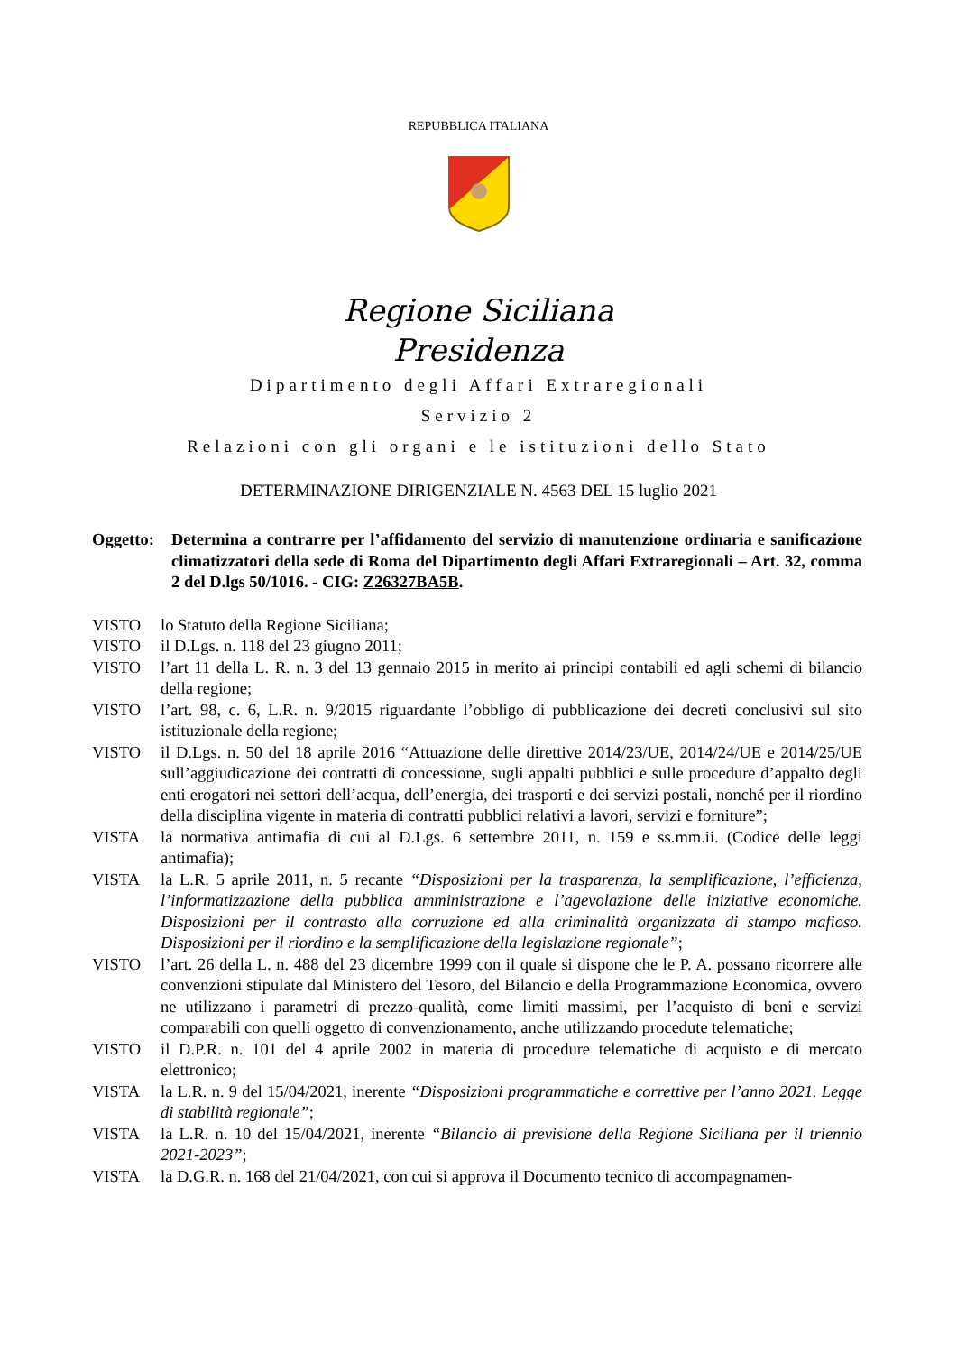REPUBBLICA ITALIANA
Regione Siciliana
Presidenza
Dipartimento degli Affari Extraregionali
Servizio 2
Relazioni con gli organi e le istituzioni dello Stato
DETERMINAZIONE DIRIGENZIALE N. 4563 DEL 15 luglio 2021
Oggetto:
Determina a contrarre per l’affidamento del servizio di manutenzione ordinaria e sanificazione climatizzatori della sede di Roma del Dipartimento degli Affari Extraregionali – Art. 32, comma 2 del D.lgs 50/1016. - CIG: Z26327BA5B.
VISTO lo Statuto della Regione Siciliana;
VISTO il D.Lgs. n. 118 del 23 giugno 2011;
VISTO l’art 11 della L. R. n. 3 del 13 gennaio 2015 in merito ai principi contabili ed agli schemi di bilancio della regione;
VISTO l’art. 98, c. 6, L.R. n. 9/2015 riguardante l’obbligo di pubblicazione dei decreti conclusivi sul sito istituzionale della regione;
VISTO il D.Lgs. n. 50 del 18 aprile 2016 “Attuazione delle direttive 2014/23/UE, 2014/24/UE e 2014/25/UE sull’aggiudicazione dei contratti di concessione, sugli appalti pubblici e sulle procedure d’appalto degli enti erogatori nei settori dell’acqua, dell’energia, dei trasporti e dei servizi postali, nonché per il riordino della disciplina vigente in materia di contratti pubblici relativi a lavori, servizi e forniture”;
VISTA la normativa antimafia di cui al D.Lgs. 6 settembre 2011, n. 159 e ss.mm.ii. (Codice delle leggi antimafia);
VISTA la L.R. 5 aprile 2011, n. 5 recante “Disposizioni per la trasparenza, la semplificazione, l’efficienza, l’informatizzazione della pubblica amministrazione e l’agevolazione delle iniziative economiche. Disposizioni per il contrasto alla corruzione ed alla criminalità organizzata di stampo mafioso. Disposizioni per il riordino e la semplificazione della legislazione regionale”;
VISTO l’art. 26 della L. n. 488 del 23 dicembre 1999 con il quale si dispone che le P. A. possano ricorrere alle convenzioni stipulate dal Ministero del Tesoro, del Bilancio e della Programmazione Economica, ovvero ne utilizzano i parametri di prezzo-qualità, come limiti massimi, per l’acquisto di beni e servizi comparabili con quelli oggetto di convenzionamento, anche utilizzando procedute telematiche;
VISTO il D.P.R. n. 101 del 4 aprile 2002 in materia di procedure telematiche di acquisto e di mercato elettronico;
VISTA la L.R. n. 9 del 15/04/2021, inerente “Disposizioni programmatiche e correttive per l’anno 2021. Legge di stabilità regionale”;
VISTA la L.R. n. 10 del 15/04/2021, inerente “Bilancio di previsione della Regione Siciliana per il triennio 2021-2023”;
VISTA la D.G.R. n. 168 del 21/04/2021, con cui si approva il Documento tecnico di accompagnamen-